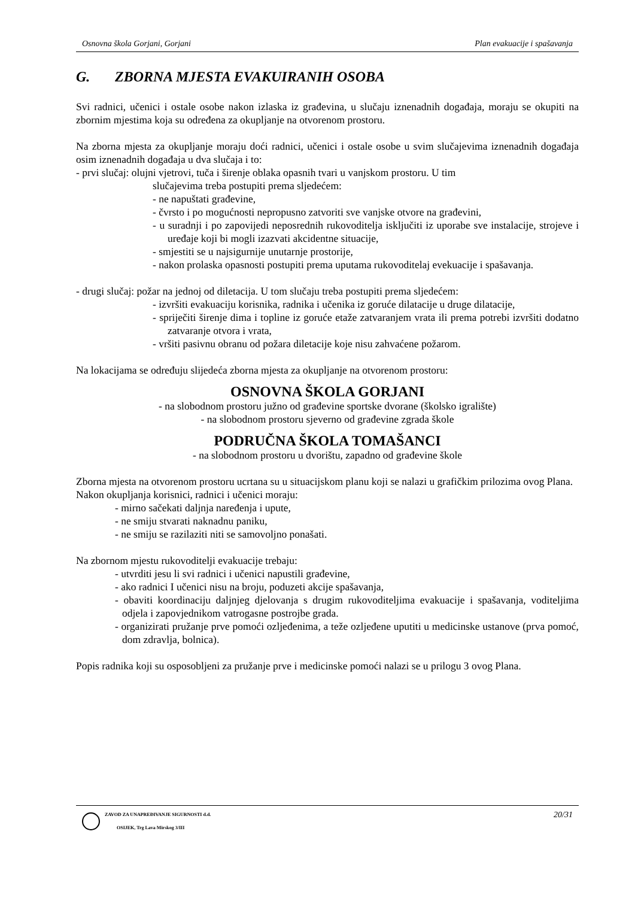Osnovna škola Gorjani, Gorjani Plan evakuacije i spašavanja
G. ZBORNA MJESTA EVAKUIRANIH OSOBA
Svi radnici, učenici i ostale osobe nakon izlaska iz građevina, u slučaju iznenadnih događaja, moraju se okupiti na zbornim mjestima koja su određena za okupljanje na otvorenom prostoru.
Na zborna mjesta za okupljanje moraju doći radnici, učenici i ostale osobe u svim slučajevima iznenadnih događaja osim iznenadnih događaja u dva slučaja i to:
- prvi slučaj: olujni vjetrovi, tuča i širenje oblaka opasnih tvari u vanjskom prostoru. U tim
slučajevima treba postupiti prema sljedećem:
- ne napuštati građevine,
- čvrsto i po mogućnosti nepropusno zatvoriti sve vanjske otvore na građevini,
- u suradnji i po zapovijedi neposrednih rukovoditelja isključiti iz uporabe sve instalacije, strojeve i uređaje koji bi mogli izazvati akcidentne situacije,
- smjestiti se u najsigurnije unutarnje prostorije,
- nakon prolaska opasnosti postupiti prema uputama rukovoditelaj evekuacije i spašavanja.
- drugi slučaj: požar na jednoj od diletacija. U tom slučaju treba postupiti prema sljedećem:
- izvršiti evakuaciju korisnika, radnika i učenika iz goruće dilatacije u druge dilatacije,
- spriječiti širenje dima i topline iz goruće etaže zatvaranjem vrata ili prema potrebi izvršiti dodatno zatvaranje otvora i vrata,
- vršiti pasivnu obranu od požara diletacije koje nisu zahvaćene požarom.
Na lokacijama se određuju slijedeća zborna mjesta za okupljanje na otvorenom prostoru:
OSNOVNA ŠKOLA GORJANI
- na slobodnom prostoru južno od građevine sportske dvorane (školsko igralište)
- na slobodnom prostoru sjeverno od građevine zgrada škole
PODRUČNA ŠKOLA TOMAŠANCI
- na slobodnom prostoru u dvorištu, zapadno od građevine škole
Zborna mjesta na otvorenom prostoru ucrtana su u situacijskom planu koji se nalazi u grafičkim prilozima ovog Plana.
Nakon okupljanja korisnici, radnici i učenici moraju:
- mirno sačekati daljnja naređenja i upute,
- ne smiju stvarati naknadnu paniku,
- ne smiju se razilaziti niti se samovoljno ponašati.
Na zbornom mjestu rukovoditelji evakuacije trebaju:
- utvrditi jesu li svi radnici i učenici napustili građevine,
- ako radnici I učenici nisu na broju, poduzeti akcije spašavanja,
- obaviti koordinaciju daljnjeg djelovanja s drugim rukovoditeljima evakuacije i spašavanja, voditeljima odjela i zapovjednikom vatrogasne postrojbe grada.
- organizirati pružanje prve pomoći ozljeđenima, a teže ozljeđene uputiti u medicinske ustanove (prva pomoć, dom zdravlja, bolnica).
Popis radnika koji su osposobljeni za pružanje prve i medicinske pomoći nalazi se u prilogu 3 ovog Plana.
ZAVOD ZA UNAPREĐIVANJE SIGURNOSTI d.d.
OSIJEK, Trg Lava Mirskog 3/III
20/31